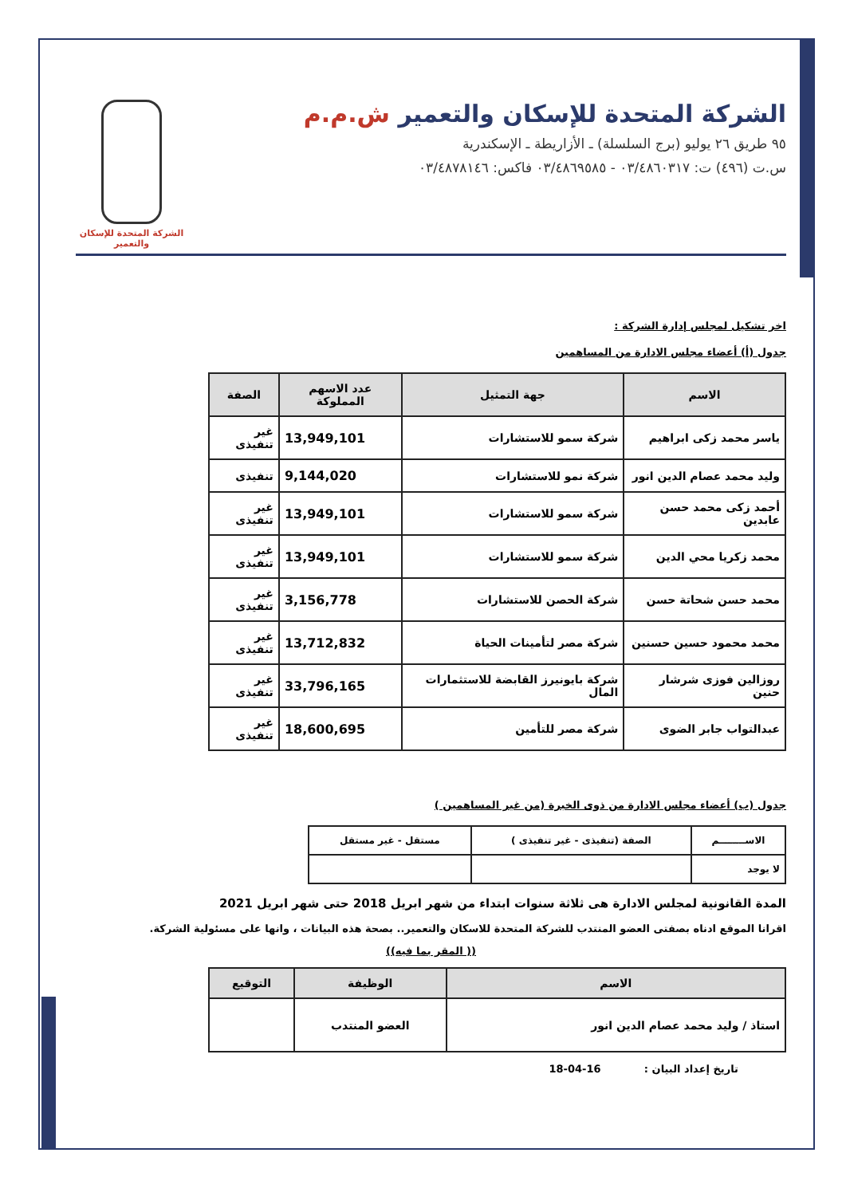الشركة المتحدة للإسكان والتعمير ش.م.م
٩٥ طريق ٢٦ يوليو (برج السلسلة) ـ الأزاريطة ـ الإسكندرية
س.ت (٤٩٦) ت: ٠٣/٤٨٦٠٣١٧ - ٠٣/٤٨٦٩٥٨٥ فاكس: ٠٣/٤٨٧٨١٤٦
الشركة المتحدة للإسكان والتعمير
اخر تشكيل لمجلس إدارة الشركة :
جدول (أ) أعضاء مجلس الادارة من المساهمين
| الاسم | جهة التمثيل | عدد الاسهم المملوكة | الصفة |
| --- | --- | --- | --- |
| ياسر محمد زكى ابراهيم | شركة سمو للاستشارات | 13,949,101 | غير تنفيذى |
| وليد محمد عصام الدين انور | شركة نمو للاستشارات | 9,144,020 | تنفيذى |
| أحمد زكى محمد حسن عابدين | شركة سمو للاستشارات | 13,949,101 | غير تنفيذى |
| محمد زكريا محي الدين | شركة سمو للاستشارات | 13,949,101 | غير تنفيذى |
| محمد حسن شحاتة حسن | شركة الحصن للاستشارات | 3,156,778 | غير تنفيذى |
| محمد محمود حسين حسنين | شركة مصر لتأمينات الحياة | 13,712,832 | غير تنفيذى |
| روزالين فوزى شرشار حنين | شركة بايونيرز القابضة للاستثمارات المال | 33,796,165 | غير تنفيذى |
| عبدالتواب جابر الضوى | شركة مصر للتأمين | 18,600,695 | غير تنفيذى |
جدول (ب) أعضاء مجلس الادارة من ذوى الخبرة (من غير المساهمين )
| الاســــــــم | الصفة (تنفيذى - غير تنفيذى ) | مستقل - غير مستقل |
| --- | --- | --- |
| لا يوجد | | |
المدة القانونية لمجلس الادارة هى ثلاثة سنوات ابتداء من شهر ابريل 2018 حتى شهر ابريل 2021
اقرانا الموقع ادناه بصفتى العضو المنتدب للشركة المتحدة للاسكان والتعمير.. بصحة هذه البيانات ، وانها على مسئولية الشركة.
(( المقر بما فيه))
| الاسم | الوظيفة | التوقيع |
| --- | --- | --- |
| استاذ / وليد محمد عصام الدين انور | العضو المنتدب | |
تاريخ إعداد البيان : 16-04-18